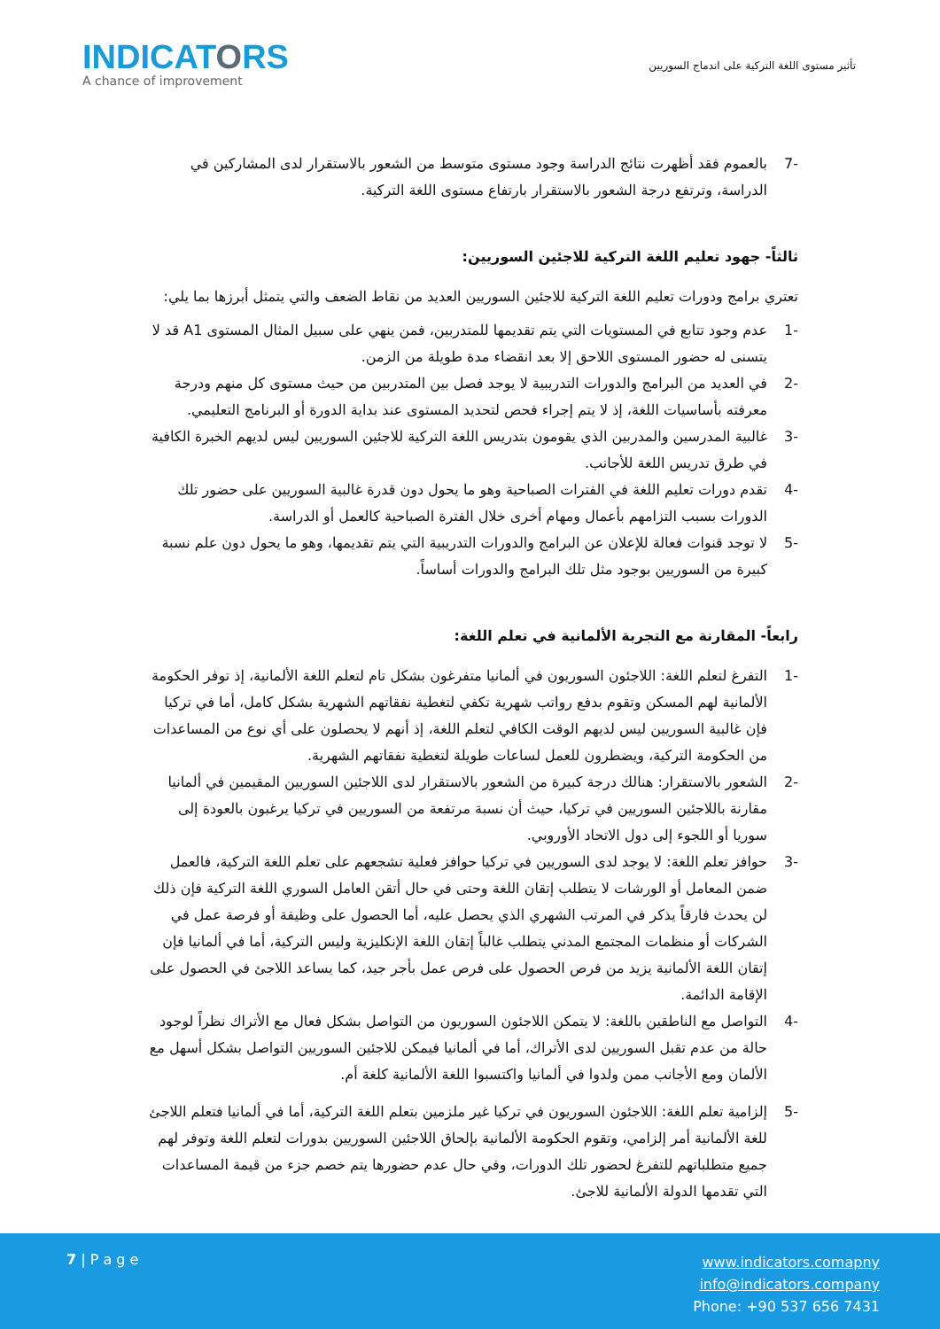INDICATORS
A chance of improvement
تأثير مستوى اللغة التركية على اندماج السوريين
-7 بالعموم فقد أظهرت نتائج الدراسة وجود مستوى متوسط من الشعور بالاستقرار لدى المشاركين في الدراسة، وترتفع درجة الشعور بالاستقرار بارتفاع مستوى اللغة التركية.
ثالثاً- جهود تعليم اللغة التركية للاجئين السوريين:
تعتري برامج ودورات تعليم اللغة التركية للاجئين السوريين العديد من نقاط الضعف والتي يتمثل أبرزها بما يلي:
-1 عدم وجود تتابع في المستويات التي يتم تقديمها للمتدربين، فمن ينهي على سبيل المثال المستوى A1 قد لا يتسنى له حضور المستوى اللاحق إلا بعد انقضاء مدة طويلة من الزمن.
-2 في العديد من البرامج والدورات التدريبية لا يوجد فصل بين المتدربين من حيث مستوى كل منهم ودرجة معرفته بأساسيات اللغة، إذ لا يتم إجراء فحص لتحديد المستوى عند بداية الدورة أو البرنامج التعليمي.
-3 غالبية المدرسين والمدربين الذي يقومون بتدريس اللغة التركية للاجئين السوريين ليس لديهم الخبرة الكافية في طرق تدريس اللغة للأجانب.
-4 تقدم دورات تعليم اللغة في الفترات الصباحية وهو ما يحول دون قدرة غالبية السوريين على حضور تلك الدورات بسبب التزامهم بأعمال ومهام أخرى خلال الفترة الصباحية كالعمل أو الدراسة.
-5 لا توجد قنوات فعالة للإعلان عن البرامج والدورات التدريبية التي يتم تقديمها، وهو ما يحول دون علم نسبة كبيرة من السوريين بوجود مثل تلك البرامج والدورات أساساً.
رابعاً- المقارنة مع التجربة الألمانية في تعلم اللغة:
-1 التفرغ لتعلم اللغة: اللاجئون السوريون في ألمانيا متفرغون بشكل تام لتعلم اللغة الألمانية، إذ توفر الحكومة الألمانية لهم المسكن وتقوم بدفع رواتب شهرية تكفي لتغطية نفقاتهم الشهرية بشكل كامل، أما في تركيا فإن غالبية السوريين ليس لديهم الوقت الكافي لتعلم اللغة، إذ أنهم لا يحصلون على أي نوع من المساعدات من الحكومة التركية، ويضطرون للعمل لساعات طويلة لتغطية نفقاتهم الشهرية.
-2 الشعور بالاستقرار: هنالك درجة كبيرة من الشعور بالاستقرار لدى اللاجئين السوريين المقيمين في ألمانيا مقارنة باللاجئين السوريين في تركيا، حيث أن نسبة مرتفعة من السوريين في تركيا يرغبون بالعودة إلى سوريا أو اللجوء إلى دول الاتحاد الأوروبي.
-3 حوافز تعلم اللغة: لا يوجد لدى السوريين في تركيا حوافز فعلية تشجعهم على تعلم اللغة التركية، فالعمل ضمن المعامل أو الورشات لا يتطلب إتقان اللغة وحتى في حال أتقن العامل السوري اللغة التركية فإن ذلك لن يحدث فارقاً يذكر في المرتب الشهري الذي يحصل عليه، أما الحصول على وظيفة أو فرصة عمل في الشركات أو منظمات المجتمع المدني يتطلب غالباً إتقان اللغة الإنكليزية وليس التركية، أما في ألمانيا فإن إتقان اللغة الألمانية يزيد من فرص الحصول على فرص عمل بأجر جيد، كما يساعد اللاجئ في الحصول على الإقامة الدائمة.
-4 التواصل مع الناطقين باللغة: لا يتمكن اللاجئون السوريون من التواصل بشكل فعال مع الأتراك نظراً لوجود حالة من عدم تقبل السوريين لدى الأتراك، أما في ألمانيا فيمكن للاجئين السوريين التواصل بشكل أسهل مع الألمان ومع الأجانب ممن ولدوا في ألمانيا واكتسبوا اللغة الألمانية كلغة أم.
-5 إلزامية تعلم اللغة: اللاجئون السوريون في تركيا غير ملزمين بتعلم اللغة التركية، أما في ألمانيا فتعلم اللاجئ للغة الألمانية أمر إلزامي، وتقوم الحكومة الألمانية بإلحاق اللاجئين السوريين بدورات لتعلم اللغة وتوفر لهم جميع متطلباتهم للتفرغ لحضور تلك الدورات، وفي حال عدم حضورها يتم خصم جزء من قيمة المساعدات التي تقدمها الدولة الألمانية للاجئ.
7 | P a g e
www.indicators.comapny
info@indicators.company
Phone: +90 537 656 7431